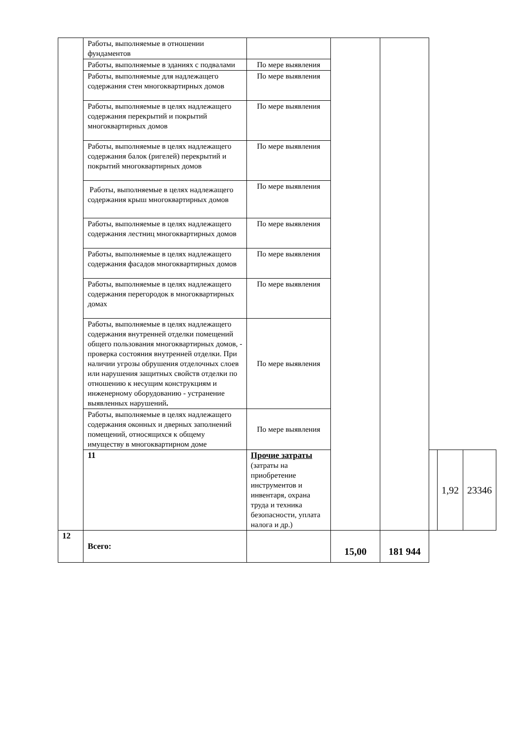| | Работы, выполняемые в отношении фундаментов | | | | | | |
| | Работы, выполняемые в зданиях с подвалами | По мере выявления | | | | | |
| | Работы, выполняемые для надлежащего содержания стен многоквартирных домов | По мере выявления | | | | | |
| | Работы, выполняемые в целях надлежащего содержания перекрытий и покрытий многоквартирных домов | По мере выявления | | | | | |
| | Работы, выполняемые в целях надлежащего содержания балок (ригелей) перекрытий и покрытий многоквартирных домов | По мере выявления | | | | | |
| | Работы, выполняемые в целях надлежащего содержания крыш многоквартирных домов | По мере выявления | | | | | |
| | Работы, выполняемые в целях надлежащего содержания лестниц многоквартирных домов | По мере выявления | | | | | |
| | Работы, выполняемые в целях надлежащего содержания фасадов многоквартирных домов | По мере выявления | | | | | |
| | Работы, выполняемые в целях надлежащего содержания перегородок в многоквартирных домах | По мере выявления | | | | | |
| | Работы, выполняемые в целях надлежащего содержания внутренней отделки помещений общего пользования многоквартирных домов, - проверка состояния внутренней отделки. При наличии угрозы обрушения отделочных слоев или нарушения защитных свойств отделки по отношению к несущим конструкциям и инженерному оборудованию - устранение выявленных нарушений . | По мере выявления | | | | | |
| | Работы, выполняемые в целях надлежащего содержания оконных и дверных заполнений помещений, относящихся к общему имуществу в многоквартирном доме | По мере выявления | | | | | |
| | 11 | Прочие затраты (затраты на приобретение инструментов и инвентаря, охрана труда и техника безопасности, уплата налога и др.) | | | | 1,92 | 23346 |
| 12 | Всего: | | 15,00 | 181 944 | | | |